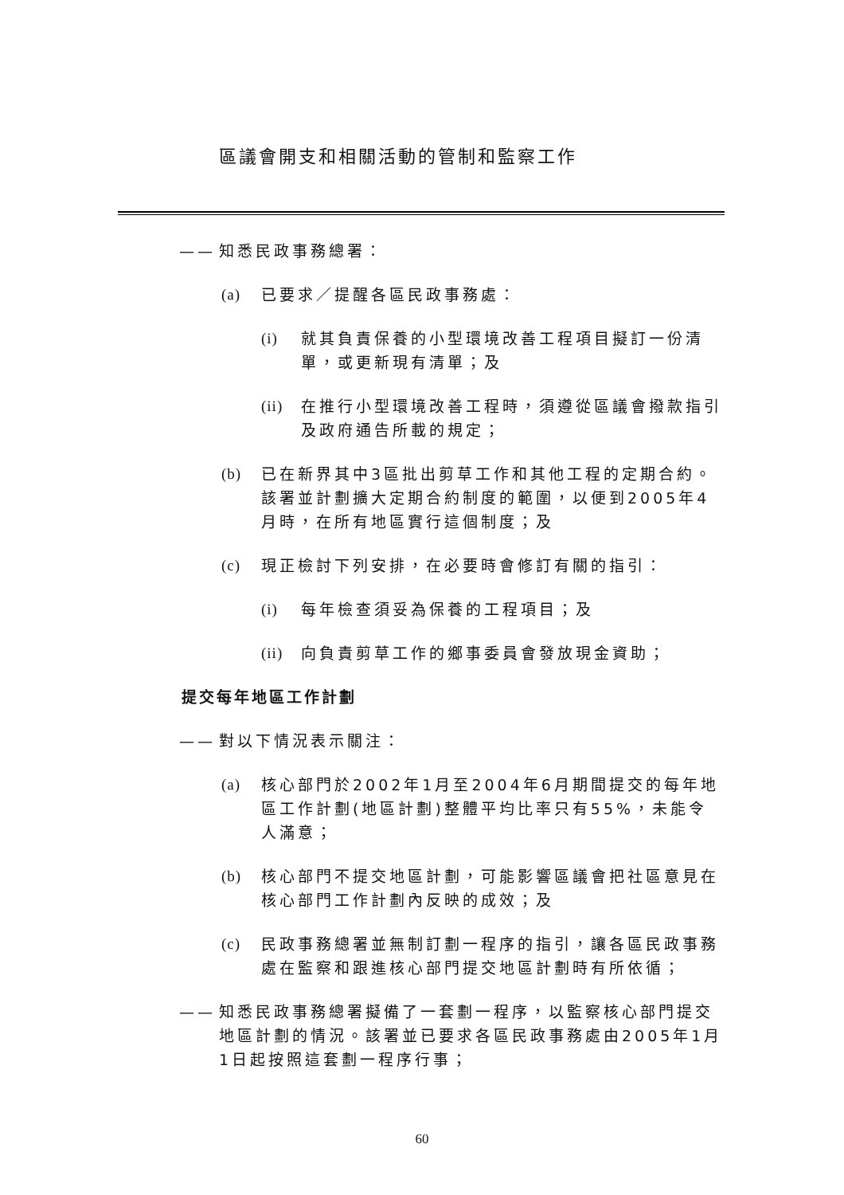區議會開支和相關活動的管制和監察工作
—— 知悉民政事務總署：
(a) 已要求／提醒各區民政事務處：
(i) 就其負責保養的小型環境改善工程項目擬訂一份清單，或更新現有清單；及
(ii) 在推行小型環境改善工程時，須遵從區議會撥款指引及政府通告所載的規定；
(b) 已在新界其中3區批出剪草工作和其他工程的定期合約。該署並計劃擴大定期合約制度的範圍，以便到2005年4月時，在所有地區實行這個制度；及
(c) 現正檢討下列安排，在必要時會修訂有關的指引：
(i) 每年檢查須妥為保養的工程項目；及
(ii) 向負責剪草工作的鄉事委員會發放現金資助；
提交每年地區工作計劃
—— 對以下情況表示關注：
(a) 核心部門於2002年1月至2004年6月期間提交的每年地區工作計劃(地區計劃)整體平均比率只有55%，未能令人滿意；
(b) 核心部門不提交地區計劃，可能影響區議會把社區意見在核心部門工作計劃內反映的成效；及
(c) 民政事務總署並無制訂劃一程序的指引，讓各區民政事務處在監察和跟進核心部門提交地區計劃時有所依循；
—— 知悉民政事務總署擬備了一套劃一程序，以監察核心部門提交地區計劃的情況。該署並已要求各區民政事務處由2005年1月1日起按照這套劃一程序行事；
60